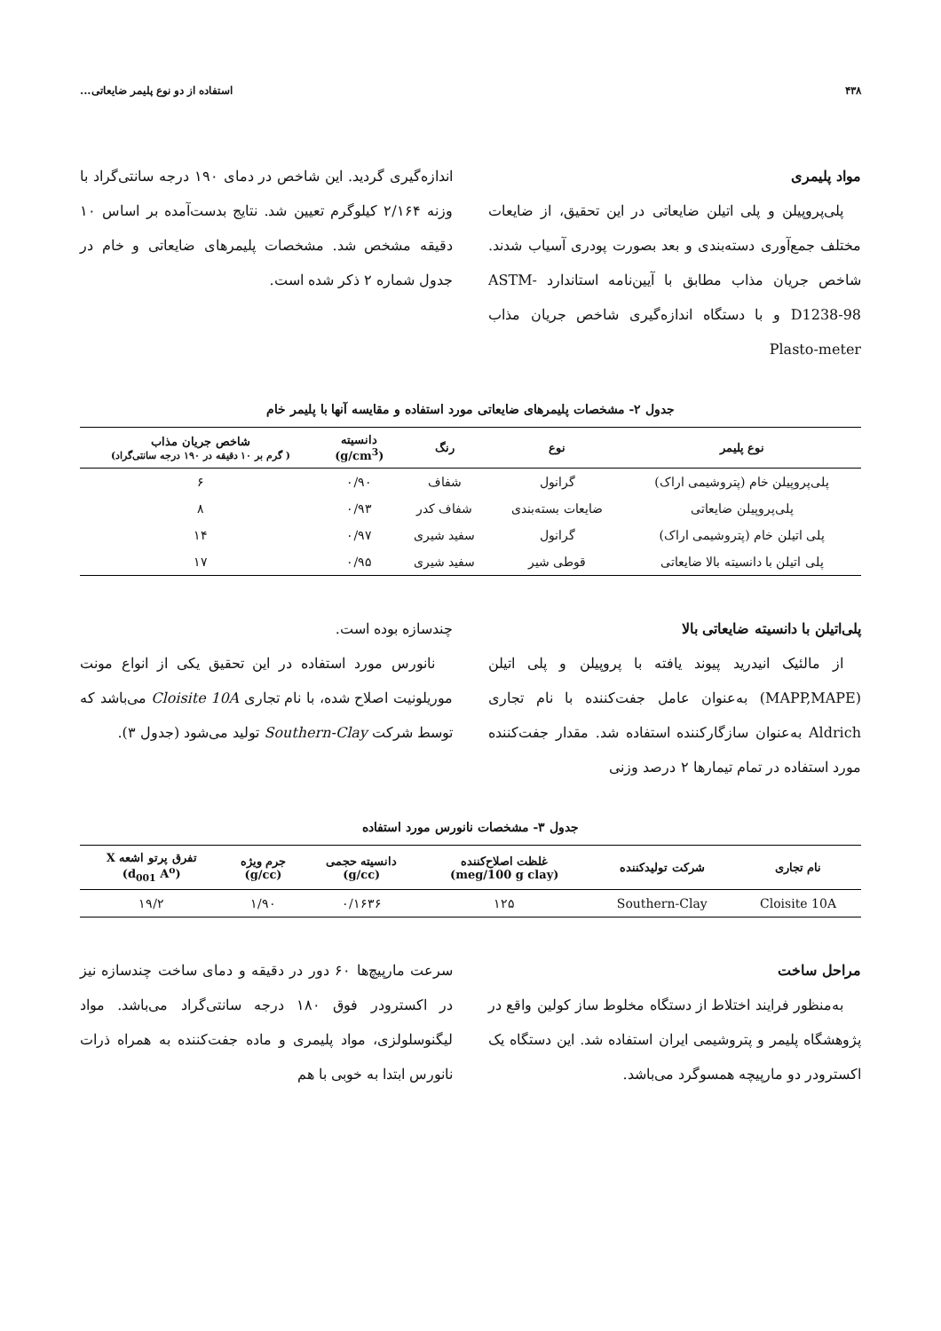۴۳۸ استفاده از دو نوع پلیمر ضایعاتی...
مواد پلیمری
پلی‌پروپیلن و پلی اتیلن ضایعاتی در این تحقیق، از ضایعات مختلف جمع‌آوری دسته‌بندی و بعد بصورت پودری آسیاب شدند. شاخص جریان مذاب مطابق با آیین‌نامه استاندارد ASTM-D1238-98 و با دستگاه اندازه‌گیری شاخص جریان مذاب Plasto-meter
اندازه‌گیری گردید. این شاخص در دمای ۱۹۰ درجه سانتی‌گراد با وزنه ۲/۱۶۴ کیلوگرم تعیین شد. نتایج بدست‌آمده بر اساس ۱۰ دقیقه مشخص شد. مشخصات پلیمرهای ضایعاتی و خام در جدول شماره ۲ ذکر شده است.
جدول ۲- مشخصات پلیمرهای ضایعاتی مورد استفاده و مقایسه آنها با پلیمر خام
| نوع پلیمر | نوع | رنگ | دانسیته (g/cm<sup>3</sup>) | شاخص جریان مذاب ( گرم بر ۱۰ دقیقه در ۱۹۰ درجه سانتی‌گراد) |
| --- | --- | --- | --- | --- |
| پلی‌پروپیلن خام (پتروشیمی اراک) | گرانول | شفاف | ۰/۹۰ | ۶ |
| پلی‌پروپیلن ضایعاتی | ضایعات بسته‌بندی | شفاف کدر | ۰/۹۳ | ۸ |
| پلی اتیلن خام (پتروشیمی اراک) | گرانول | سفید شیری | ۰/۹۷ | ۱۴ |
| پلی اتیلن با دانسیته بالا ضایعاتی | قوطی شیر | سفید شیری | ۰/۹۵ | ۱۷ |
پلی‌اتیلن با دانسیته ضایعاتی بالا
از مالئیک انیدرید پیوند یافته با پروپیلن و پلی اتیلن (MAPP,MAPE) به‌عنوان عامل جفت‌کننده با نام تجاری Aldrich به‌عنوان سازگارکننده استفاده شد. مقدار جفت‌کننده مورد استفاده در تمام تیمارها ۲ درصد وزنی
چندسازه بوده است.
نانورس مورد استفاده در این تحقیق یکی از انواع مونت موریلونیت اصلاح شده، با نام تجاری Cloisite 10A می‌باشد که توسط شرکت Southern-Clay تولید می‌شود (جدول ۳).
جدول ۳- مشخصات نانورس مورد استفاده
| نام تجاری | شرکت تولیدکننده | غلظت اصلاح‌کننده (meg/100 g clay) | دانسیته حجمی (g/cc) | جرم ویژه (g/cc) | تفرق پرتو اشعه X (d<sub>001</sub> A<sup>o</sup>) |
| --- | --- | --- | --- | --- | --- |
| Cloisite 10A | Southern-Clay | ۱۲۵ | ۰/۱۶۳۶ | ۱/۹۰ | ۱۹/۲ |
مراحل ساخت
به‌منظور فرایند اختلاط از دستگاه مخلوط ساز کولین واقع در پژوهشگاه پلیمر و پتروشیمی ایران استفاده شد. این دستگاه یک اکسترودر دو مارپیچه همسوگرد می‌باشد.
سرعت مارپیچ‌ها ۶۰ دور در دقیقه و دمای ساخت چندسازه نیز در اکسترودر فوق ۱۸۰ درجه سانتی‌گراد می‌باشد. مواد لیگنوسلولزی، مواد پلیمری و ماده جفت‌کننده به همراه ذرات نانورس ابتدا به خوبی با هم